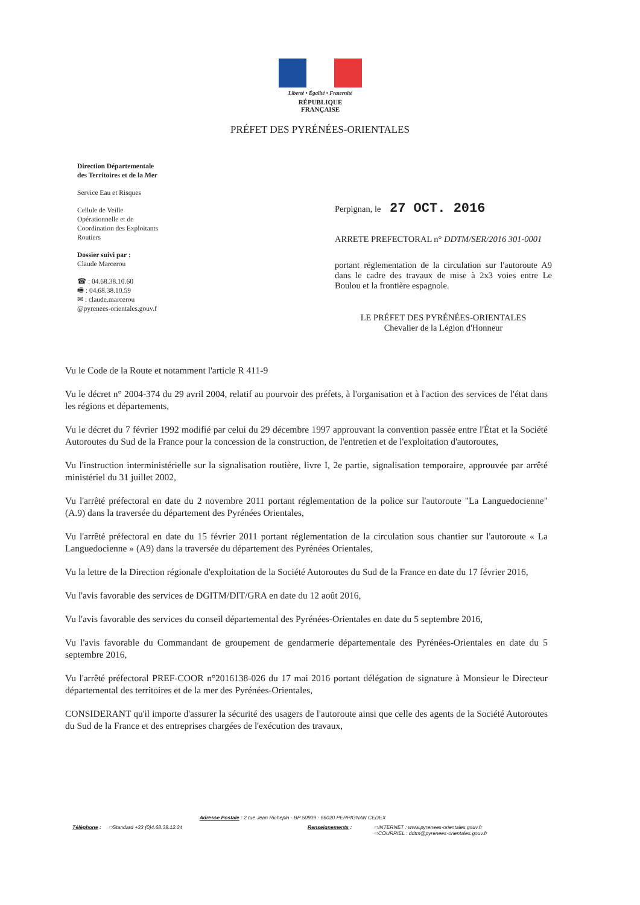Liberté • Égalité • Fraternité
RÉPUBLIQUE FRANÇAISE
PRÉFET DES PYRÉNÉES-ORIENTALES
Direction Départementale
des Territoires et de la Mer
Service Eau et Risques
Cellule de Veille
Opérationnelle et de
Coordination des Exploitants
Routiers
Dossier suivi par :
Claude Marcerou
☎ : 04.68.38.10.60
🖷 : 04.68.38.10.59
✉ : claude.marcerou
@pyrenees-orientales.gouv.f
Perpignan, le 27 OCT. 2016
ARRETE PREFECTORAL n° DDTM/SER/2016 301-0001
portant réglementation de la circulation sur l'autoroute A9 dans le cadre des travaux de mise à 2x3 voies entre Le Boulou et la frontière espagnole.
LE PRÉFET DES PYRÉNÉES-ORIENTALES
Chevalier de la Légion d'Honneur
Vu le Code de la Route et notamment l'article R 411-9
Vu le décret n° 2004-374 du 29 avril 2004, relatif au pourvoir des préfets, à l'organisation et à l'action des services de l'état dans les régions et départements,
Vu le décret du 7 février 1992 modifié par celui du 29 décembre 1997 approuvant la convention passée entre l'État et la Société Autoroutes du Sud de la France pour la concession de la construction, de l'entretien et de l'exploitation d'autoroutes,
Vu l'instruction interministérielle sur la signalisation routière, livre I, 2e partie, signalisation temporaire, approuvée par arrêté ministériel du 31 juillet 2002,
Vu l'arrêté préfectoral en date du 2 novembre 2011 portant réglementation de la police sur l'autoroute "La Languedocienne" (A.9) dans la traversée du département des Pyrénées Orientales,
Vu l'arrêté préfectoral en date du 15 février 2011 portant réglementation de la circulation sous chantier sur l'autoroute « La Languedocienne » (A9) dans la traversée du département des Pyrénées Orientales,
Vu la lettre de la Direction régionale d'exploitation de la Société Autoroutes du Sud de la France en date du 17 février 2016,
Vu l'avis favorable des services de DGITM/DIT/GRA en date du 12 août 2016,
Vu l'avis favorable des services du conseil départemental des Pyrénées-Orientales en date du 5 septembre 2016,
Vu l'avis favorable du Commandant de groupement de gendarmerie départementale des Pyrénées-Orientales en date du 5 septembre 2016,
Vu l'arrêté préfectoral PREF-COOR n°2016138-026 du 17 mai 2016 portant délégation de signature à Monsieur le Directeur départemental des territoires et de la mer des Pyrénées-Orientales,
CONSIDERANT qu'il importe d'assurer la sécurité des usagers de l'autoroute ainsi que celle des agents de la Société Autoroutes du Sud de la France et des entreprises chargées de l'exécution des travaux,
Adresse Postale : 2 rue Jean Richepin - BP 50909 - 66020 PERPIGNAN CEDEX
Téléphone : ⇨Standard +33 (0)4.68.38.12.34 Renseignements : ⇨INTERNET : www.pyrenees-orientales.gouv.fr
⇨COURRIEL : ddtm@pyrenees-orientales.gouv.fr